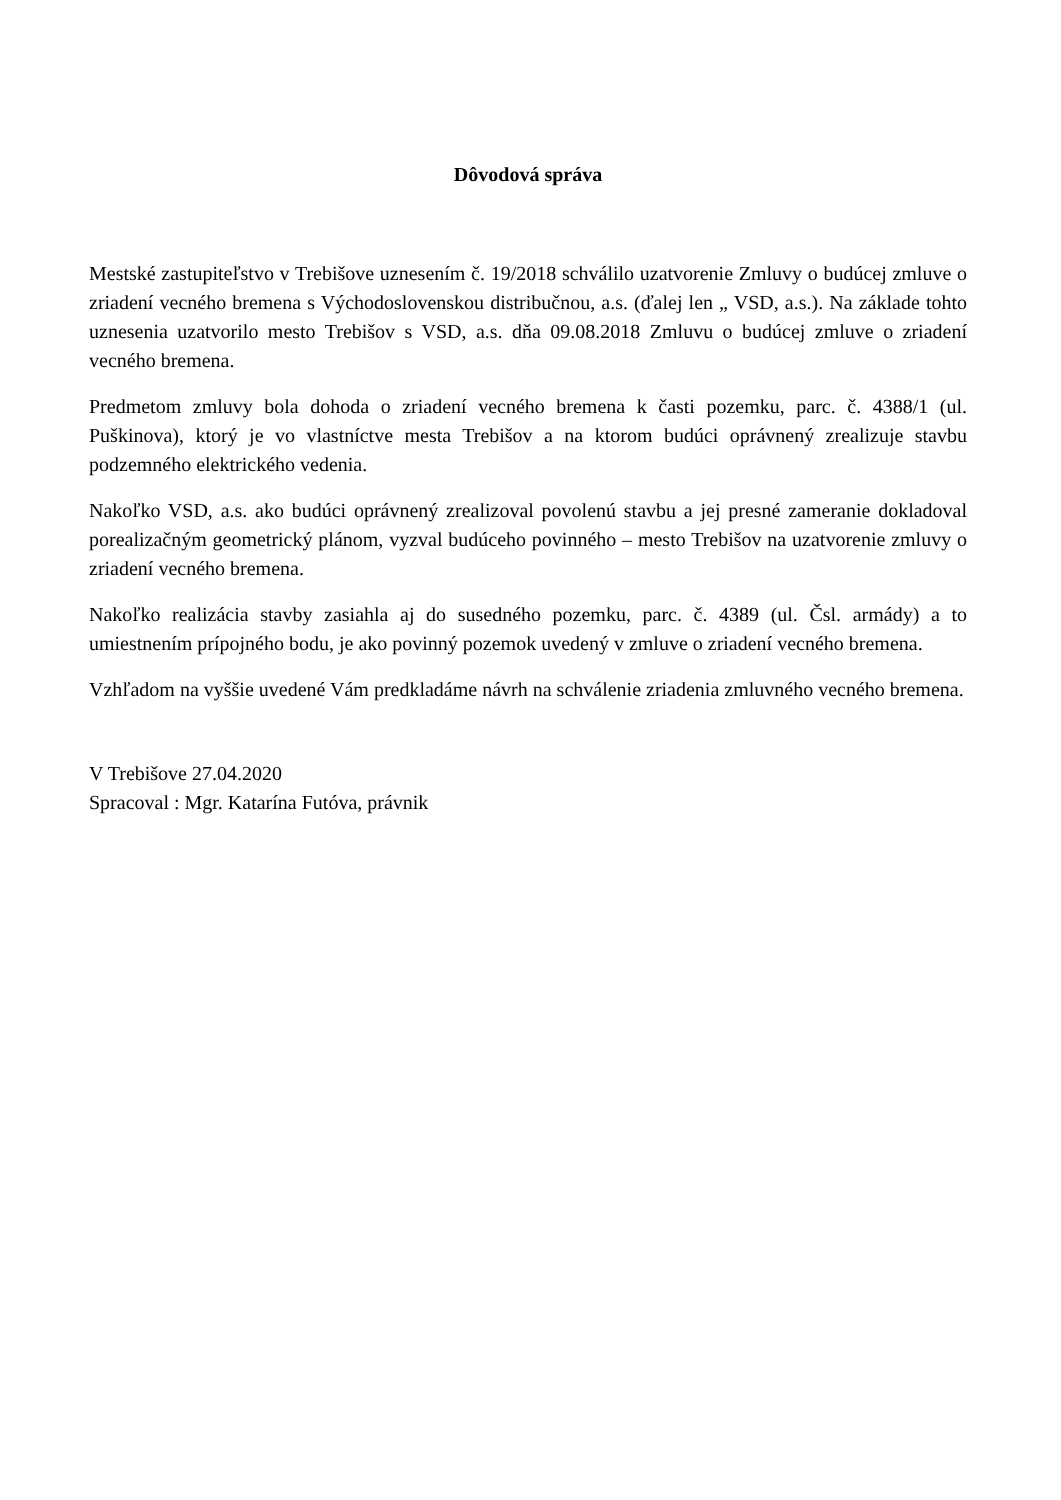Dôvodová správa
Mestské zastupiteľstvo v Trebišove uznesením č. 19/2018 schválilo uzatvorenie Zmluvy o budúcej zmluve o zriadení vecného bremena s Východoslovenskou distribučnou, a.s. (ďalej len „ VSD, a.s.). Na základe tohto uznesenia uzatvorilo mesto Trebišov s VSD, a.s. dňa 09.08.2018 Zmluvu o budúcej zmluve o zriadení vecného bremena.
Predmetom zmluvy bola dohoda o zriadení vecného bremena k časti pozemku, parc. č. 4388/1 (ul. Puškinova), ktorý je vo vlastníctve mesta Trebišov a na ktorom budúci oprávnený zrealizuje stavbu podzemného elektrického vedenia.
Nakoľko VSD, a.s. ako budúci oprávnený zrealizoval povolenú stavbu a jej presné zameranie dokladoval porealizačným geometrický plánom, vyzval budúceho povinného – mesto Trebišov na uzatvorenie zmluvy o zriadení vecného bremena.
Nakoľko realizácia stavby zasiahla aj do susedného pozemku, parc. č. 4389 (ul. Čsl. armády) a to umiestnením prípojného bodu, je ako povinný pozemok uvedený v zmluve o zriadení vecného bremena.
Vzhľadom na vyššie uvedené Vám predkladáme návrh na schválenie zriadenia zmluvného vecného bremena.
V Trebišove 27.04.2020
Spracoval : Mgr. Katarína Futóva, právnik